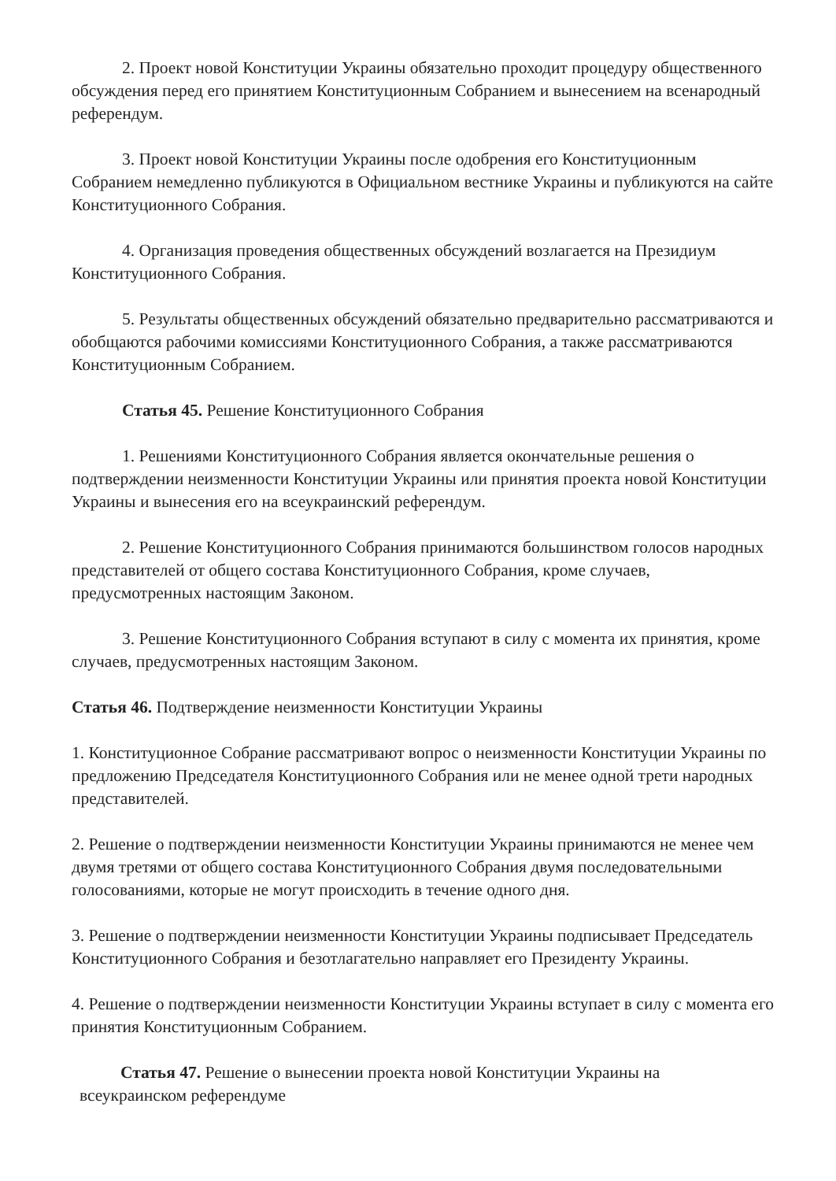2. Проект новой Конституции Украины обязательно проходит процедуру общественного обсуждения перед его принятием Конституционным Собранием и вынесением на всенародный референдум.
3. Проект новой Конституции Украины после одобрения его Конституционным Собранием немедленно публикуются в Официальном вестнике Украины и публикуются на сайте Конституционного Собрания.
4. Организация проведения общественных обсуждений возлагается на Президиум Конституционного Собрания.
5. Результаты общественных обсуждений обязательно предварительно рассматриваются и обобщаются рабочими комиссиями Конституционного Собрания, а также рассматриваются Конституционным Собранием.
Статья 45. Решение Конституционного Собрания
1. Решениями Конституционного Собрания является окончательные решения о подтверждении неизменности Конституции Украины или принятия проекта новой Конституции Украины и вынесения его на всеукраинский референдум.
2. Решение Конституционного Собрания принимаются большинством голосов народных представителей от общего состава Конституционного Собрания, кроме случаев, предусмотренных настоящим Законом.
3. Решение Конституционного Собрания вступают в силу с момента их принятия, кроме случаев, предусмотренных настоящим Законом.
Статья 46. Подтверждение неизменности Конституции Украины
1. Конституционное Собрание рассматривают вопрос о неизменности Конституции Украины по предложению Председателя Конституционного Собрания или не менее одной трети народных представителей.
2. Решение о подтверждении неизменности Конституции Украины принимаются не менее чем двумя третями от общего состава Конституционного Собрания двумя последовательными голосованиями, которые не могут происходить в течение одного дня.
3. Решение о подтверждении неизменности Конституции Украины подписывает Председатель Конституционного Собрания и безотлагательно направляет его Президенту Украины.
4. Решение о подтверждении неизменности Конституции Украины вступает в силу с момента его принятия Конституционным Собранием.
Статья 47. Решение о вынесении проекта новой Конституции Украины на
всеукраинском референдуме